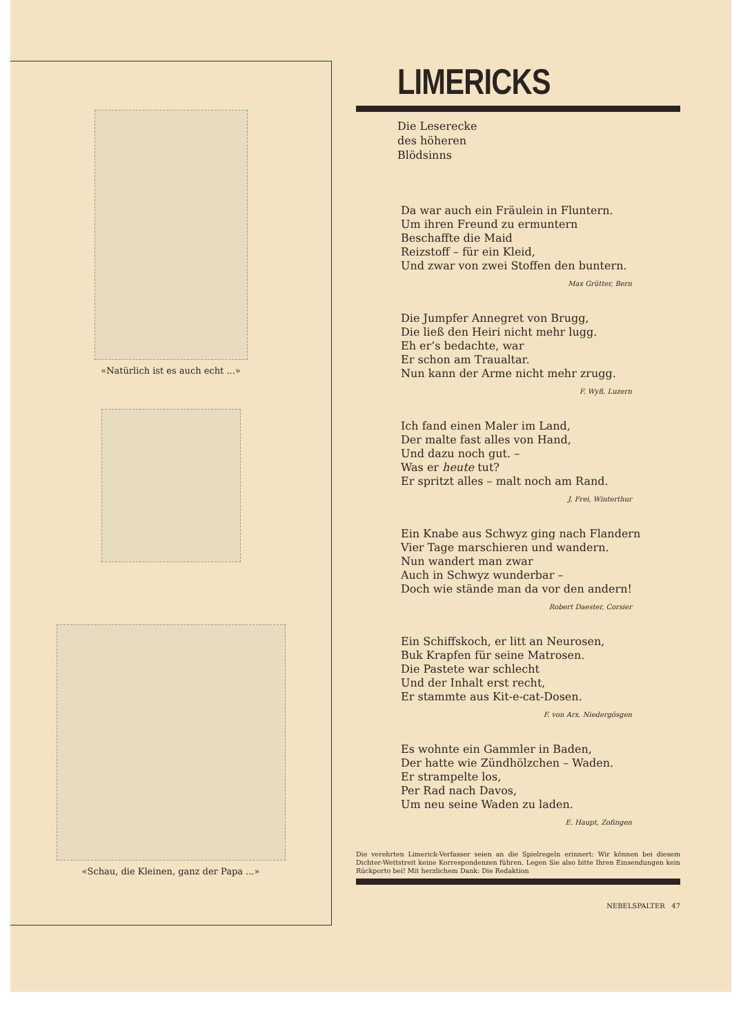«Natürlich ist es auch echt ...»
«Schau, die Kleinen, ganz der Papa ...»
LIMERICKS
Die Leserecke
des höheren
Blödsinns
Da war auch ein Fräulein in Fluntern.
Um ihren Freund zu ermuntern
Beschaffte die Maid
Reizstoff – für ein Kleid,
Und zwar von zwei Stoffen den buntern.
Max Grütter, Bern
Die Jumpfer Annegret von Brugg,
Die ließ den Heiri nicht mehr lugg.
Eh er’s bedachte, war
Er schon am Traualtar.
Nun kann der Arme nicht mehr zrugg.
F. Wyß, Luzern
Ich fand einen Maler im Land,
Der malte fast alles von Hand,
Und dazu noch gut. –
Was er heute tut?
Er spritzt alles – malt noch am Rand.
J. Frei, Winterthur
Ein Knabe aus Schwyz ging nach Flandern
Vier Tage marschieren und wandern.
Nun wandert man zwar
Auch in Schwyz wunderbar –
Doch wie stände man da vor den andern!
Robert Daester, Corsier
Ein Schiffskoch, er litt an Neurosen,
Buk Krapfen für seine Matrosen.
Die Pastete war schlecht
Und der Inhalt erst recht,
Er stammte aus Kit-e-cat-Dosen.
F. von Arx, Niedergösgen
Es wohnte ein Gammler in Baden,
Der hatte wie Zündhölzchen – Waden.
Er strampelte los,
Per Rad nach Davos,
Um neu seine Waden zu laden.
E. Haupt, Zofingen
Die verehrten Limerick-Verfasser seien an die Spielregeln erinnert: Wir können bei diesem Dichter-Wettstreit keine Korrespondenzen führen. Legen Sie also bitte Ihren Einsendungen kein Rückporto bei! Mit herzlichem Dank: Die Redaktion
NEBELSPALTER 47